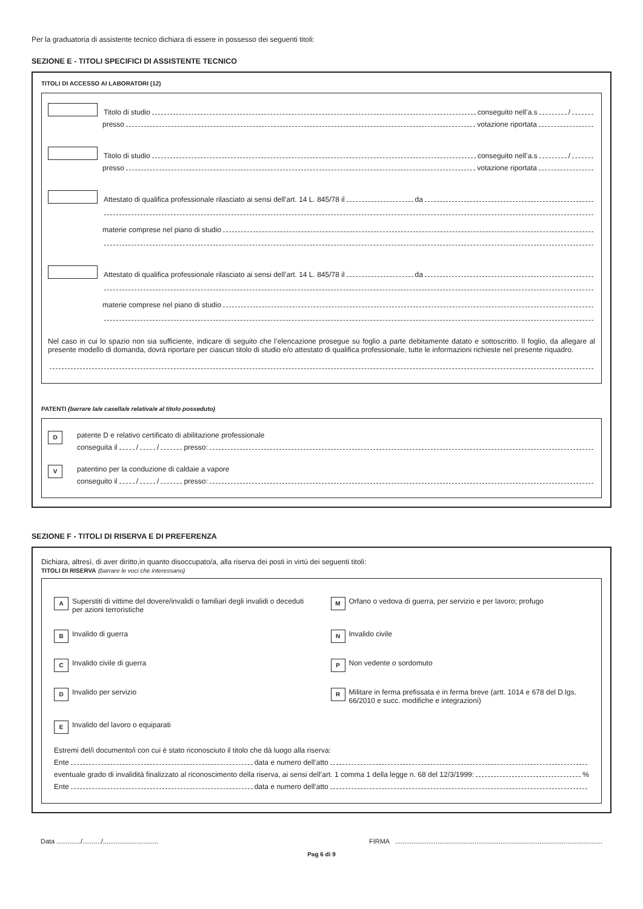Per la graduatoria di assistente tecnico dichiara di essere in possesso dei seguenti titoli:
SEZIONE E - TITOLI SPECIFICI DI ASSISTENTE TECNICO
TITOLI DI ACCESSO AI LABORATORI (12)
Titolo di studio conseguito nell’a.s /
presso votazione riportata
Titolo di studio conseguito nell’a.s /
presso votazione riportata
Attestato di qualifica professionale rilasciato ai sensi dell’art. 14 L. 845/78 il da
materie comprese nel piano di studio
Attestato di qualifica professionale rilasciato ai sensi dell’art. 14 L. 845/78 il da
materie comprese nel piano di studio
Nel caso in cui lo spazio non sia sufficiente, indicare di seguito che l’elencazione prosegue su foglio a parte debitamente datato e sottoscritto. Il foglio, da allegare al presente modello di domanda, dovrà riportare per ciascun titolo di studio e/o attestato di qualifica professionale, tutte le informazioni richieste nel presente riquadro.
PATENTI (barrare la/e casella/e relativa/e al titolo posseduto)
D
patente D e relativo certificato di abilitazione professionale
conseguita il / / presso:
V
patentino per la conduzione di caldaie a vapore
conseguito il / / presso:
SEZIONE F - TITOLI DI RISERVA E DI PREFERENZA
Dichiara, altresì, di aver diritto,in quanto disoccupato/a, alla riserva dei posti in virtù dei seguenti titoli:
TITOLI DI RISERVA (barrare le voci che interessano)
A Superstiti di vittime del dovere/invalidi o familiari degli invalidi o deceduti per azioni terroristiche
M Orfano o vedova di guerra, per servizio e per lavoro; profugo
B Invalido di guerra
N Invalido civile
C Invalido civile di guerra
P Non vedente o sordomuto
D Invalido per servizio
R Militare in ferma prefissata e in ferma breve (artt. 1014 e 678 del D.lgs. 66/2010 e succ. modifiche e integrazioni)
E Invalido del lavoro o equiparati
Estremi del/i documento/i con cui è stato riconosciuto il titolo che dà luogo alla riserva:
Ente data e numero dell’atto
eventuale grado di invalidità finalizzato al riconoscimento della riserva, ai sensi dell’art. 1 comma 1 della legge n. 68 del 12/3/1999: %
Ente data e numero dell’atto
Data ............./........../..............................
FIRMA ................................................................................................................
Pag 6 di 9